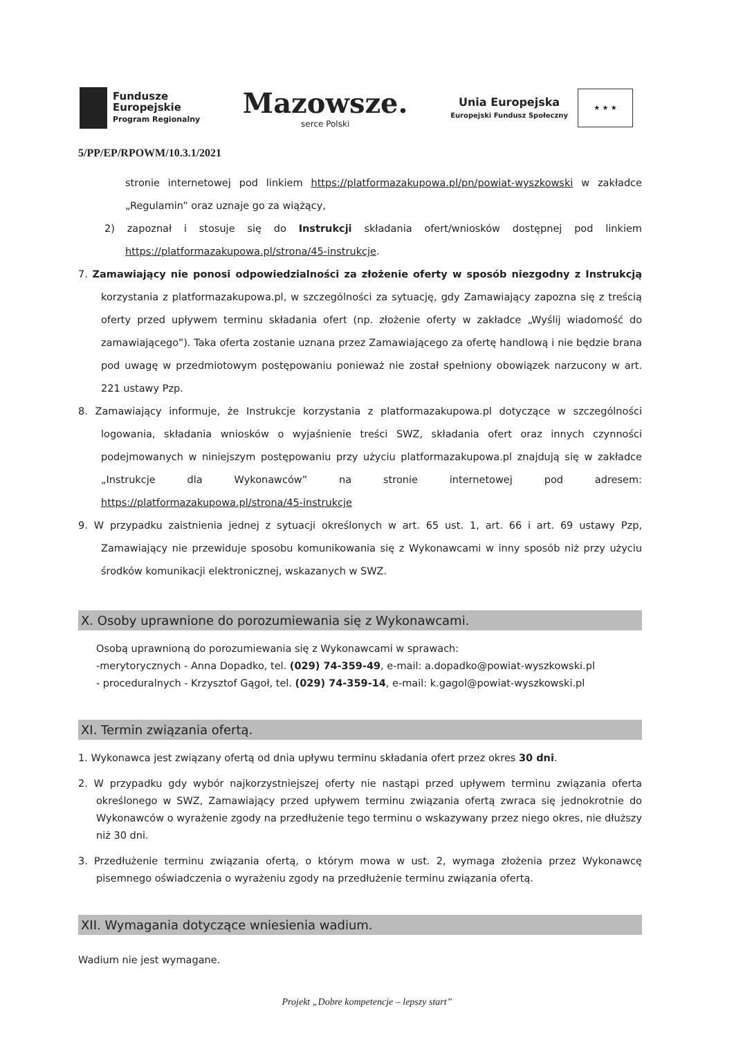Fundusze
Europejskie
Program Regionalny
Mazowsze.
serce Polski
Unia Europejska
Europejski Fundusz Społeczny
★ ★ ★
5/PP/EP/RPOWM/10.3.1/2021
stronie internetowej pod linkiem https://platformazakupowa.pl/pn/powiat-wyszkowski w zakładce „Regulamin” oraz uznaje go za wiążący,
2) zapoznał i stosuje się do Instrukcji składania ofert/wniosków dostępnej pod linkiem https://platformazakupowa.pl/strona/45-instrukcje.
7. Zamawiający nie ponosi odpowiedzialności za złożenie oferty w sposób niezgodny z Instrukcją korzystania z platformazakupowa.pl, w szczególności za sytuację, gdy Zamawiający zapozna się z treścią oferty przed upływem terminu składania ofert (np. złożenie oferty w zakładce „Wyślij wiadomość do zamawiającego”). Taka oferta zostanie uznana przez Zamawiającego za ofertę handlową i nie będzie brana pod uwagę w przedmiotowym postępowaniu ponieważ nie został spełniony obowiązek narzucony w art. 221 ustawy Pzp.
8. Zamawiający informuje, że Instrukcje korzystania z platformazakupowa.pl dotyczące w szczególności logowania, składania wniosków o wyjaśnienie treści SWZ, składania ofert oraz innych czynności podejmowanych w niniejszym postępowaniu przy użyciu platformazakupowa.pl znajdują się w zakładce „Instrukcje dla Wykonawców” na stronie internetowej pod adresem: https://platformazakupowa.pl/strona/45-instrukcje
9. W przypadku zaistnienia jednej z sytuacji określonych w art. 65 ust. 1, art. 66 i art. 69 ustawy Pzp, Zamawiający nie przewiduje sposobu komunikowania się z Wykonawcami w inny sposób niż przy użyciu środków komunikacji elektronicznej, wskazanych w SWZ.
X. Osoby uprawnione do porozumiewania się z Wykonawcami.
Osobą uprawnioną do porozumiewania się z Wykonawcami w sprawach:
-merytorycznych - Anna Dopadko, tel. (029) 74-359-49, e-mail: a.dopadko@powiat-wyszkowski.pl
- proceduralnych - Krzysztof Gągoł, tel. (029) 74-359-14, e-mail: k.gagol@powiat-wyszkowski.pl
XI. Termin związania ofertą.
1. Wykonawca jest związany ofertą od dnia upływu terminu składania ofert przez okres 30 dni.
2. W przypadku gdy wybór najkorzystniejszej oferty nie nastąpi przed upływem terminu związania oferta określonego w SWZ, Zamawiający przed upływem terminu związania ofertą zwraca się jednokrotnie do Wykonawców o wyrażenie zgody na przedłużenie tego terminu o wskazywany przez niego okres, nie dłuższy niż 30 dni.
3. Przedłużenie terminu związania ofertą, o którym mowa w ust. 2, wymaga złożenia przez Wykonawcę pisemnego oświadczenia o wyrażeniu zgody na przedłużenie terminu związania ofertą.
XII. Wymagania dotyczące wniesienia wadium.
Wadium nie jest wymagane.
Projekt „Dobre kompetencje – lepszy start”